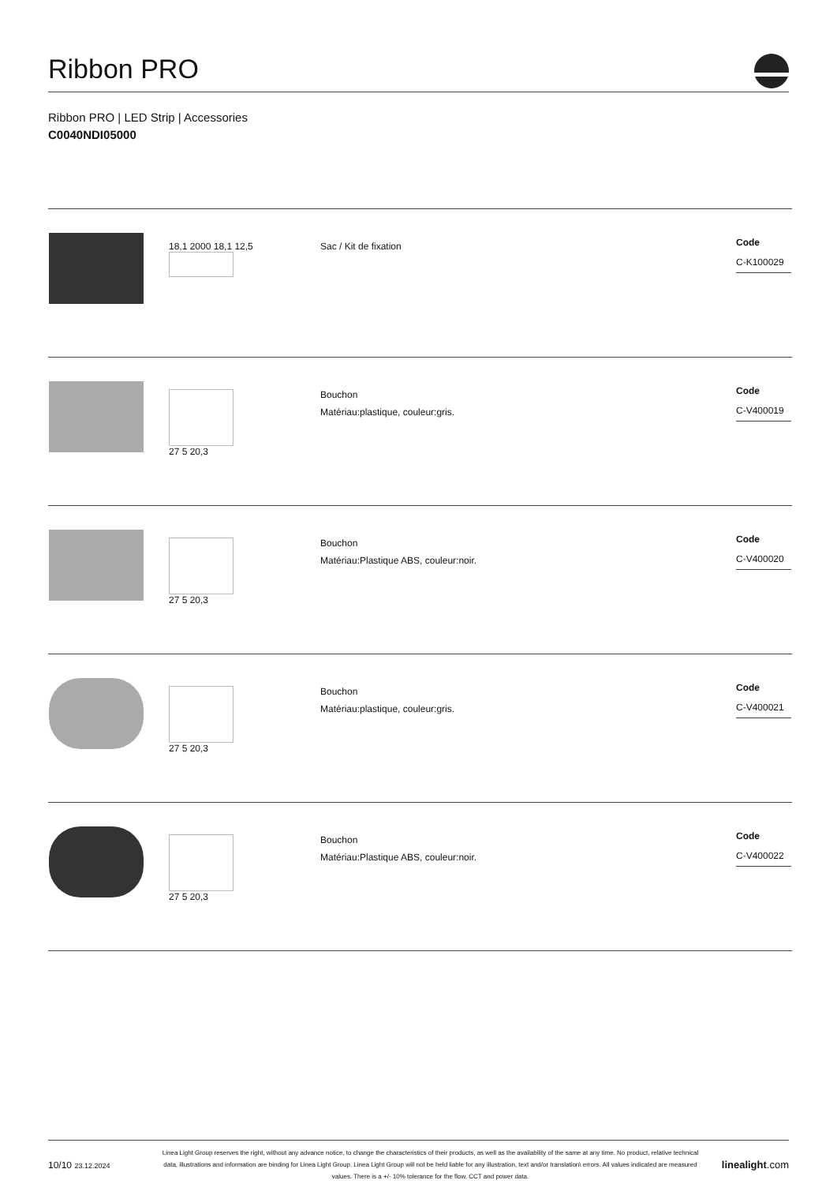Ribbon PRO
Ribbon PRO | LED Strip | Accessories
C0040NDI05000
| | 18,1 2000 18,1 12,5 | Sac / Kit de fixation | Code C-K100029 |
| | 27 5 20,3 | Bouchon Matériau:plastique, couleur:gris. | Code C-V400019 |
| | 27 5 20,3 | Bouchon Matériau:Plastique ABS, couleur:noir. | Code C-V400020 |
| | 27 5 20,3 | Bouchon Matériau:plastique, couleur:gris. | Code C-V400021 |
| | 27 5 20,3 | Bouchon Matériau:Plastique ABS, couleur:noir. | Code C-V400022 |
10/10 23.12.2024
Linea Light Group reserves the right, without any advance notice, to change the characteristics of their products, as well as the availability of the same at any time. No product, relative technical data, illustrations and information are binding for Linea Light Group. Linea Light Group will not be held liable for any illustration, text and/or translation\ errors. All values indicated are measured values. There is a +/- 10% tolerance for the flow, CCT and power data.
linealight.com